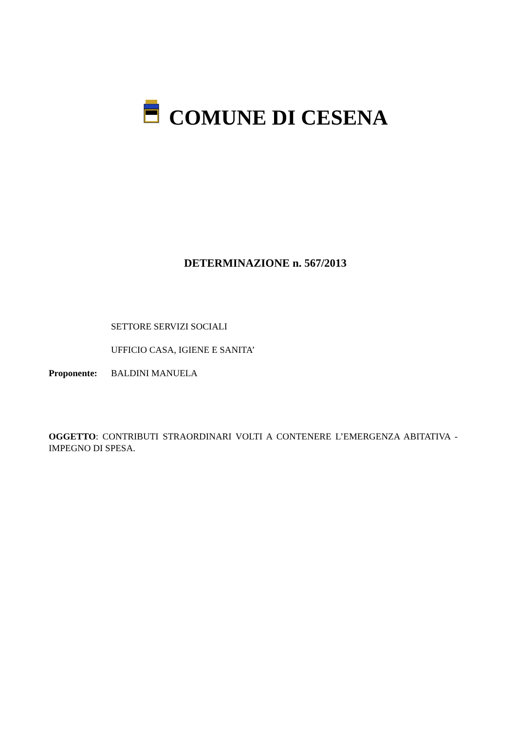COMUNE DI CESENA
DETERMINAZIONE n. 567/2013
SETTORE SERVIZI SOCIALI
UFFICIO CASA, IGIENE E SANITA’
Proponente: BALDINI MANUELA
OGGETTO: CONTRIBUTI STRAORDINARI VOLTI A CONTENERE L’EMERGENZA ABITATIVA - IMPEGNO DI SPESA.